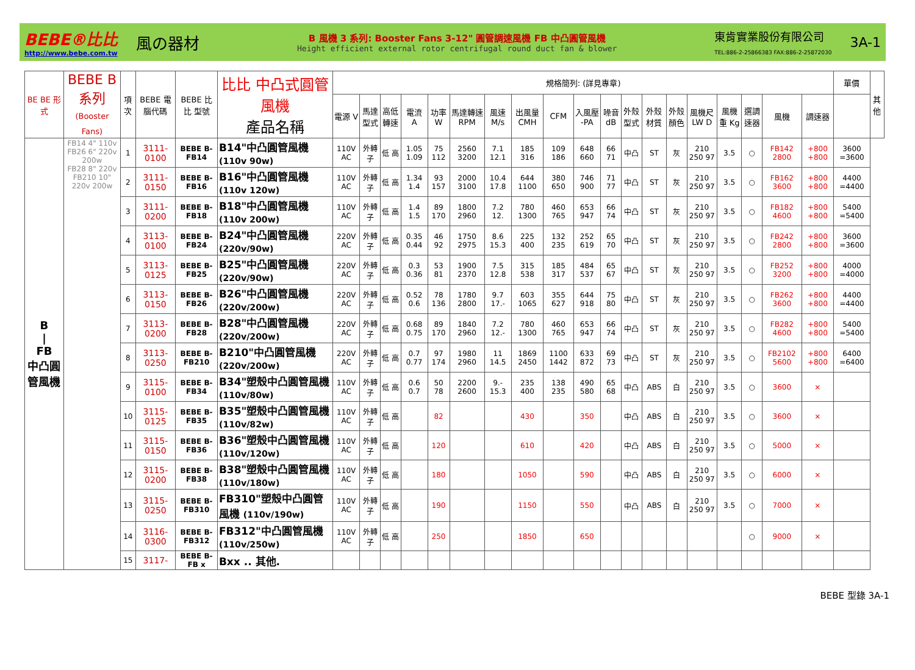BEBE®比比
http://www.bebe.com.tw
風の器材
B 風機 3 系列: Booster Fans 3-12" 圓管調速風機 FB 中凸圓管風機
Height efficient external rotor centrifugal round duct fan & blower
東肯實業股份有限公司
TEL:886-2-25866383 FAX:886-2-25872030
3A-1
| BE BE 形式 | BEBE B 系列 (Booster Fans) | 項次 | BEBE 電腦代碼 | BEBE 比比 型號 | 比比 中凸式圓管風機 產品名稱 | 規格簡列: (詳見專章) | | | | | | | | | | | | | | | | | | | 單價 | 其他 |
| --- | --- | --- | --- | --- | --- | --- | --- | --- | --- | --- | --- | --- | --- | --- | --- | --- | --- | --- | --- | --- | --- | --- | --- | --- | --- | --- |
| | | | | | | 電源 V | 馬達型式 | 高低轉速 | 電流 A | 功率 W | 馬達轉速 RPM | 風速 M/s | 出風量 CMH | CFM | 入風壓 -PA | 噪音 dB | 外殼型式 | 外殼材質 | 外殼顏色 | 風機尺 LW D | 風機重 Kg | 選調速器 | 風機 | 調速器 | | |
| B / FB 中凸圓管風機 | FB14 4" 110v FB26 6" 220v 200w FB28 8" 220v FB210 10" 220v 200w | 1 | 3111-0100 | BEBE B-FB14 | B14"中凸圓管風機 (110v 90w) | 110V AC | 外轉子 | 低 高 | 1.05 1.09 | 75 112 | 2560 3200 | 7.1 12.1 | 185 316 | 109 186 | 648 660 | 66 71 | 中凸 | ST | 灰 | 210 250 97 | 3.5 | ○ | FB142 2800 | +800 +800 | 3600 =3600 | |
| | | 2 | 3111-0150 | BEBE B-FB16 | B16"中凸圓管風機 (110v 120w) | 110V AC | 外轉子 | 低 高 | 1.34 1.4 | 93 157 | 2000 3100 | 10.4 17.8 | 644 1100 | 380 650 | 746 900 | 71 77 | 中凸 | ST | 灰 | 210 250 97 | 3.5 | ○ | FB162 3600 | +800 +800 | 4400 =4400 | |
| | | 3 | 3111-0200 | BEBE B-FB18 | B18"中凸圓管風機 (110v 200w) | 110V AC | 外轉子 | 低 高 | 1.4 1.5 | 89 170 | 1800 2960 | 7.2 12. | 780 1300 | 460 765 | 653 947 | 66 74 | 中凸 | ST | 灰 | 210 250 97 | 3.5 | ○ | FB182 4600 | +800 +800 | 5400 =5400 | |
| | | 4 | 3113-0100 | BEBE B-FB24 | B24"中凸圓管風機 (220v/90w) | 220V AC | 外轉子 | 低 高 | 0.35 0.44 | 46 92 | 1750 2975 | 8.6 15.3 | 225 400 | 132 235 | 252 619 | 65 70 | 中凸 | ST | 灰 | 210 250 97 | 3.5 | ○ | FB242 2800 | +800 +800 | 3600 =3600 | |
| | | 5 | 3113-0125 | BEBE B-FB25 | B25"中凸圓管風機 (220v/90w) | 220V AC | 外轉子 | 低 高 | 0.3 0.36 | 53 81 | 1900 2370 | 7.5 12.8 | 315 538 | 185 317 | 484 537 | 65 67 | 中凸 | ST | 灰 | 210 250 97 | 3.5 | ○ | FB252 3200 | +800 +800 | 4000 =4000 | |
| | | 6 | 3113-0150 | BEBE B-FB26 | B26"中凸圓管風機 (220v/200w) | 220V AC | 外轉子 | 低 高 | 0.52 0.6 | 78 136 | 1780 2800 | 9.7 17.- | 603 1065 | 355 627 | 644 918 | 75 80 | 中凸 | ST | 灰 | 210 250 97 | 3.5 | ○ | FB262 3600 | +800 +800 | 4400 =4400 | |
| | | 7 | 3113-0200 | BEBE B-FB28 | B28"中凸圓管風機 (220v/200w) | 220V AC | 外轉子 | 低 高 | 0.68 0.75 | 89 170 | 1840 2960 | 7.2 12.- | 780 1300 | 460 765 | 653 947 | 66 74 | 中凸 | ST | 灰 | 210 250 97 | 3.5 | ○ | FB282 4600 | +800 +800 | 5400 =5400 | |
| | | 8 | 3113-0250 | BEBE B-FB210 | B210"中凸圓管風機 (220v/200w) | 220V AC | 外轉子 | 低 高 | 0.7 0.77 | 97 174 | 1980 2960 | 11 14.5 | 1869 2450 | 1100 1442 | 633 872 | 69 73 | 中凸 | ST | 灰 | 210 250 97 | 3.5 | ○ | FB2102 5600 | +800 +800 | 6400 =6400 | |
| | | 9 | 3115-0100 | BEBE B-FB34 | B34"塑殼中凸圓管風機 (110v/80w) | 110V AC | 外轉子 | 低 高 | 0.6 0.7 | 50 78 | 2200 2600 | 9.- 15.3 | 235 400 | 138 235 | 490 580 | 65 68 | 中凸 | ABS | 白 | 210 250 97 | 3.5 | ○ | 3600 | × | | |
| | | 10 | 3115-0125 | BEBE B-FB35 | B35"塑殼中凸圓管風機 (110v/82w) | 110V AC | 外轉子 | 低 高 | | 82 | | | 430 | | 350 | | 中凸 | ABS | 白 | 210 250 97 | 3.5 | ○ | 3600 | × | | |
| | | 11 | 3115-0150 | BEBE B-FB36 | B36"塑殼中凸圓管風機 (110v/120w) | 110V AC | 外轉子 | 低 高 | | 120 | | | 610 | | 420 | | 中凸 | ABS | 白 | 210 250 97 | 3.5 | ○ | 5000 | × | | |
| | | 12 | 3115-0200 | BEBE B-FB38 | B38"塑殼中凸圓管風機 (110v/180w) | 110V AC | 外轉子 | 低 高 | | 180 | | | 1050 | | 590 | | 中凸 | ABS | 白 | 210 250 97 | 3.5 | ○ | 6000 | × | | |
| | | 13 | 3115-0250 | BEBE B-FB310 | FB310"塑殼中凸圓管風機 (110v/190w) | 110V AC | 外轉子 | 低 高 | | 190 | | | 1150 | | 550 | | 中凸 | ABS | 白 | 210 250 97 | 3.5 | ○ | 7000 | × | | |
| | | 14 | 3116-0300 | BEBE B-FB312 | FB312"中凸圓管風機 (110v/250w) | 110V AC | 外轉子 | 低 高 | | 250 | | | 1850 | | 650 | | | | | | | ○ | 9000 | × | | |
| | | 15 | 3117- | BEBE B-FB x | Bxx .. 其他. | | | | | | | | | | | | | | | | | | | | | |
BEBE 型錄 3A-1